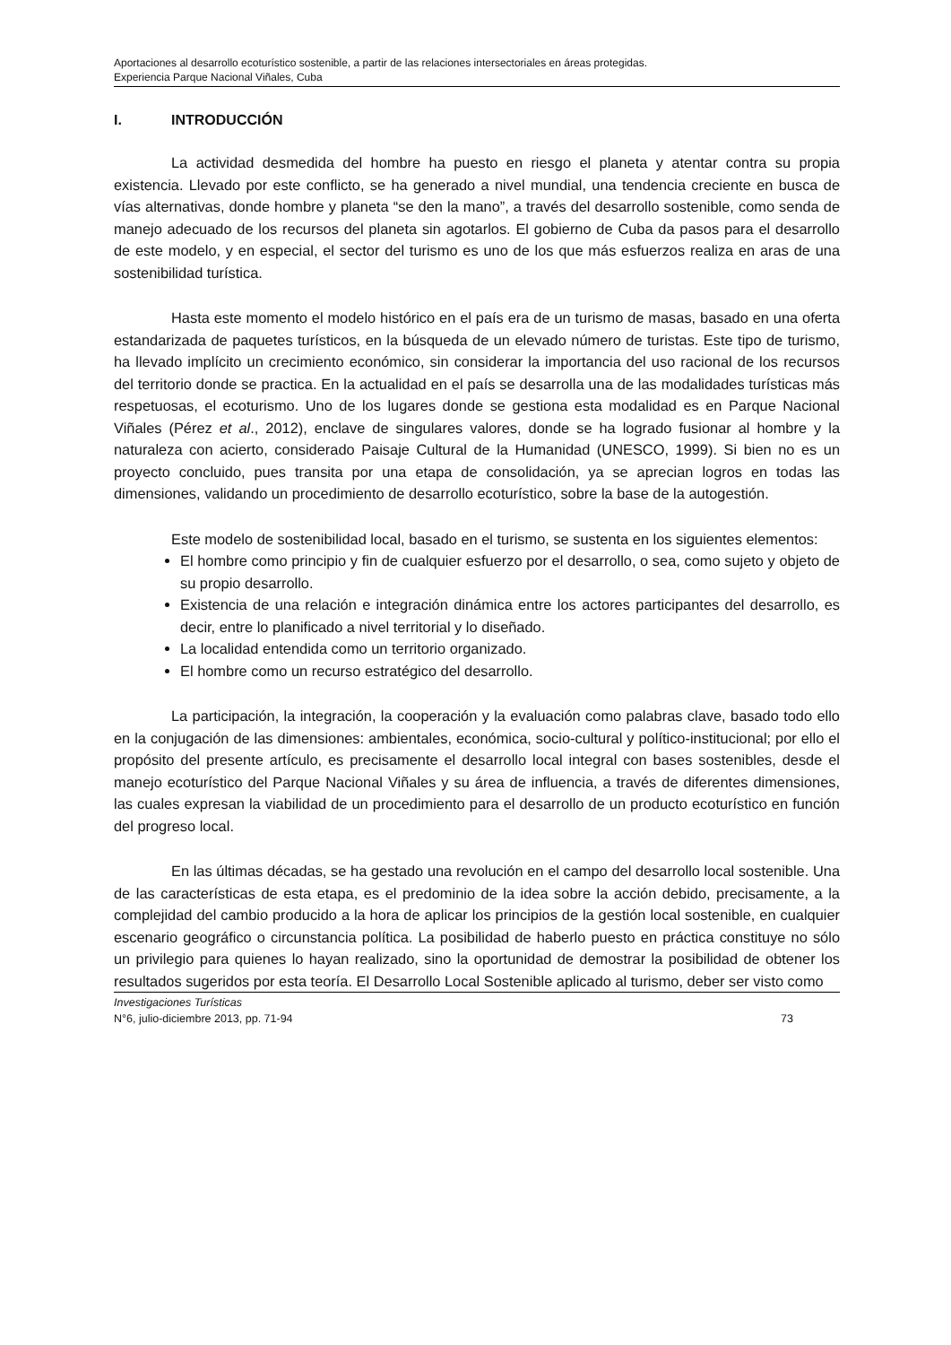Aportaciones al desarrollo ecoturístico sostenible, a partir de las relaciones intersectoriales en áreas protegidas.
Experiencia Parque Nacional Viñales, Cuba
I. INTRODUCCIÓN
La actividad desmedida del hombre ha puesto en riesgo el planeta y atentar contra su propia existencia. Llevado por este conflicto, se ha generado a nivel mundial, una tendencia creciente en busca de vías alternativas, donde hombre y planeta “se den la mano”, a través del desarrollo sostenible, como senda de manejo adecuado de los recursos del planeta sin agotarlos. El gobierno de Cuba da pasos para el desarrollo de este modelo, y en especial, el sector del turismo es uno de los que más esfuerzos realiza en aras de una sostenibilidad turística.
Hasta este momento el modelo histórico en el país era de un turismo de masas, basado en una oferta estandarizada de paquetes turísticos, en la búsqueda de un elevado número de turistas. Este tipo de turismo, ha llevado implícito un crecimiento económico, sin considerar la importancia del uso racional de los recursos del territorio donde se practica. En la actualidad en el país se desarrolla una de las modalidades turísticas más respetuosas, el ecoturismo. Uno de los lugares donde se gestiona esta modalidad es en Parque Nacional Viñales (Pérez et al., 2012), enclave de singulares valores, donde se ha logrado fusionar al hombre y la naturaleza con acierto, considerado Paisaje Cultural de la Humanidad (UNESCO, 1999). Si bien no es un proyecto concluido, pues transita por una etapa de consolidación, ya se aprecian logros en todas las dimensiones, validando un procedimiento de desarrollo ecoturístico, sobre la base de la autogestión.
Este modelo de sostenibilidad local, basado en el turismo, se sustenta en los siguientes elementos:
El hombre como principio y fin de cualquier esfuerzo por el desarrollo, o sea, como sujeto y objeto de su propio desarrollo.
Existencia de una relación e integración dinámica entre los actores participantes del desarrollo, es decir, entre lo planificado a nivel territorial y lo diseñado.
La localidad entendida como un territorio organizado.
El hombre como un recurso estratégico del desarrollo.
La participación, la integración, la cooperación y la evaluación como palabras clave, basado todo ello en la conjugación de las dimensiones: ambientales, económica, socio-cultural y político-institucional; por ello el propósito del presente artículo, es precisamente el desarrollo local integral con bases sostenibles, desde el manejo ecoturístico del Parque Nacional Viñales y su área de influencia, a través de diferentes dimensiones, las cuales expresan la viabilidad de un procedimiento para el desarrollo de un producto ecoturístico en función del progreso local.
En las últimas décadas, se ha gestado una revolución en el campo del desarrollo local sostenible. Una de las características de esta etapa, es el predominio de la idea sobre la acción debido, precisamente, a la complejidad del cambio producido a la hora de aplicar los principios de la gestión local sostenible, en cualquier escenario geográfico o circunstancia política. La posibilidad de haberlo puesto en práctica constituye no sólo un privilegio para quienes lo hayan realizado, sino la oportunidad de demostrar la posibilidad de obtener los resultados sugeridos por esta teoría. El Desarrollo Local Sostenible aplicado al turismo, deber ser visto como
Investigaciones Turísticas
N°6, julio-diciembre 2013, pp. 71-94
73